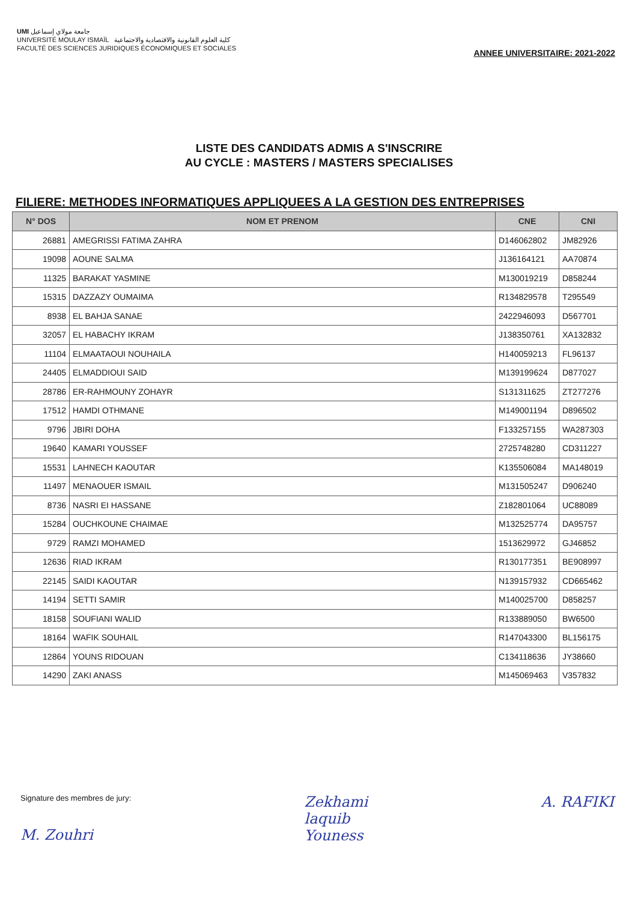UMI جامعة مولاي إسماعيل
UNIVERSITÉ MOULAY ISMAÏL كلية العلوم القانونية والاقتصادية والاجتماعية
FACULTÉ DES SCIENCES JURIDIQUES ÉCONOMIQUES ET SOCIALES
ANNEE UNIVERSITAIRE: 2021-2022
LISTE DES CANDIDATS ADMIS A S'INSCRIRE
AU CYCLE : MASTERS / MASTERS SPECIALISES
FILIERE: METHODES INFORMATIQUES APPLIQUEES A LA GESTION DES ENTREPRISES
| N° DOS | NOM ET PRENOM | CNE | CNI |
| --- | --- | --- | --- |
| 26881 | AMEGRISSI FATIMA ZAHRA | D146062802 | JM82926 |
| 19098 | AOUNE SALMA | J136164121 | AA70874 |
| 11325 | BARAKAT YASMINE | M130019219 | D858244 |
| 15315 | DAZZAZY OUMAIMA | R134829578 | T295549 |
| 8938 | EL BAHJA SANAE | 2422946093 | D567701 |
| 32057 | EL HABACHY IKRAM | J138350761 | XA132832 |
| 11104 | ELMAATAOUI NOUHAILA | H140059213 | FL96137 |
| 24405 | ELMADDIOUI SAID | M139199624 | D877027 |
| 28786 | ER-RAHMOUNY ZOHAYR | S131311625 | ZT277276 |
| 17512 | HAMDI OTHMANE | M149001194 | D896502 |
| 9796 | JBIRI DOHA | F133257155 | WA287303 |
| 19640 | KAMARI YOUSSEF | 2725748280 | CD311227 |
| 15531 | LAHNECH KAOUTAR | K135506084 | MA148019 |
| 11497 | MENAOUER ISMAIL | M131505247 | D906240 |
| 8736 | NASRI EI HASSANE | Z182801064 | UC88089 |
| 15284 | OUCHKOUNE CHAIMAE | M132525774 | DA95757 |
| 9729 | RAMZI MOHAMED | 1513629972 | GJ46852 |
| 12636 | RIAD IKRAM | R130177351 | BE908997 |
| 22145 | SAIDI KAOUTAR | N139157932 | CD665462 |
| 14194 | SETTI SAMIR | M140025700 | D858257 |
| 18158 | SOUFIANI WALID | R133889050 | BW6500 |
| 18164 | WAFIK SOUHAIL | R147043300 | BL156175 |
| 12864 | YOUNS RIDOUAN | C134118636 | JY38660 |
| 14290 | ZAKI ANASS | M145069463 | V357832 |
Signature des membres de jury:
M. Zouhri
Zekhami
laquib
Youness
A. RAFIKI